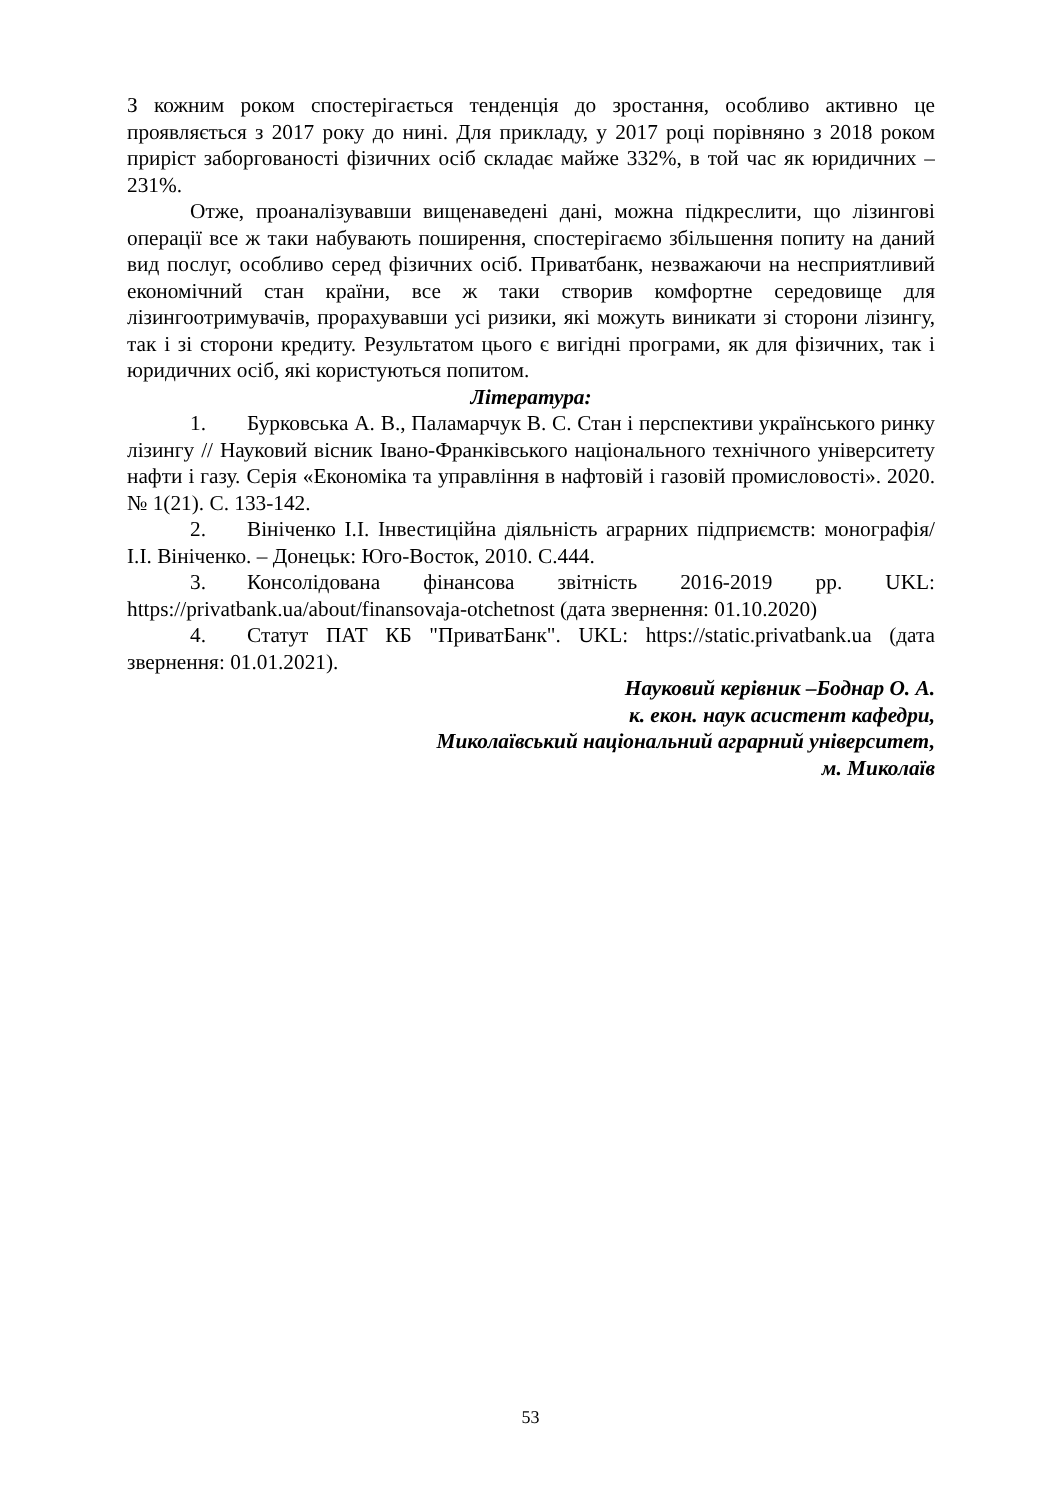З кожним роком спостерігається тенденція до зростання, особливо активно це проявляється з 2017 року до нині. Для прикладу, у 2017 році порівняно з 2018 роком приріст заборгованості фізичних осіб складає майже 332%, в той час як юридичних – 231%.
Отже, проаналізувавши вищенаведені дані, можна підкреслити, що лізингові операції все ж таки набувають поширення, спостерігаємо збільшення попиту на даний вид послуг, особливо серед фізичних осіб. Приватбанк, незважаючи на несприятливий економічний стан країни, все ж таки створив комфортне середовище для лізингоотримувачів, прорахувавши усі ризики, які можуть виникати зі сторони лізингу, так і зі сторони кредиту. Результатом цього є вигідні програми, як для фізичних, так і юридичних осіб, які користуються попитом.
Література:
1. Бурковська А. В., Паламарчук В. С. Стан і перспективи українського ринку лізингу // Науковий вісник Івано-Франківського національного технічного університету нафти і газу. Серія «Економіка та управління в нафтовій і газовій промисловості». 2020. № 1(21). С. 133-142.
2. Вініченко І.І. Інвестиційна діяльність аграрних підприємств: монографія/ І.І. Вініченко. – Донецьк: Юго-Восток, 2010. С.444.
3. Консолідована фінансова звітність 2016-2019 рр. UKL: https://privatbank.ua/about/finansovaja-otchetnost (дата звернення: 01.10.2020)
4. Статут ПАТ КБ "ПриватБанк". UKL: https://static.privatbank.ua (дата звернення: 01.01.2021).
Науковий керівник –Боднар О. А.
к. екон. наук асистент кафедри,
Миколаївський національний аграрний університет,
м. Миколаїв
53